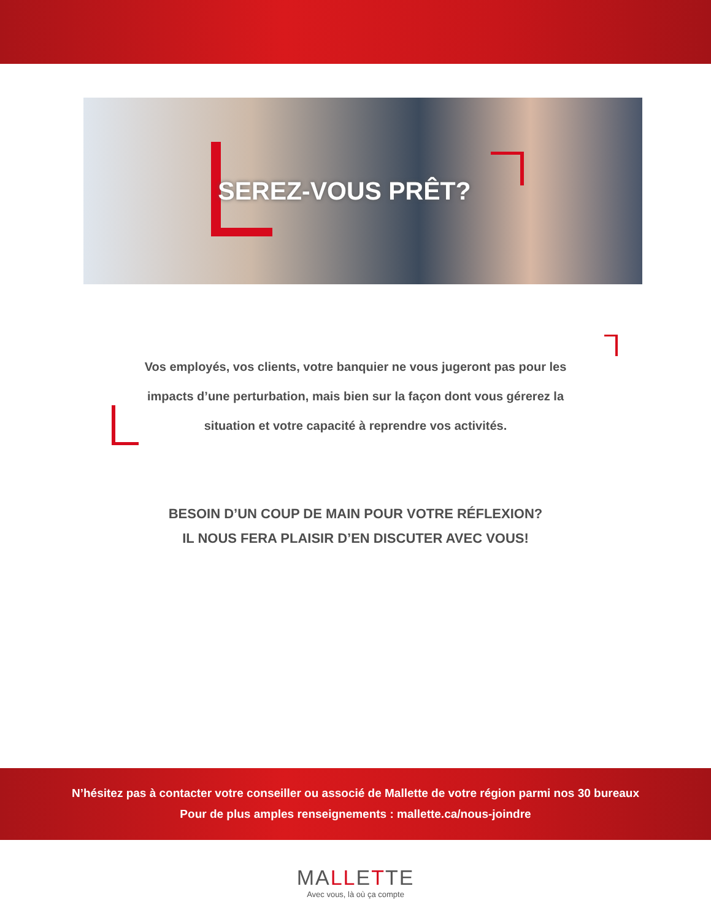SEREZ-VOUS PRÊT?
Vos employés, vos clients, votre banquier ne vous jugeront pas pour les impacts d’une perturbation, mais bien sur la façon dont vous gérerez la situation et votre capacité à reprendre vos activités.
BESOIN D’UN COUP DE MAIN POUR VOTRE RÉFLEXION?
IL NOUS FERA PLAISIR D’EN DISCUTER AVEC VOUS!
N’hésitez pas à contacter votre conseiller ou associé de Mallette de votre région parmi nos 30 bureaux
Pour de plus amples renseignements : mallette.ca/nous-joindre
MALLETTE
Avec vous, là où ça compte